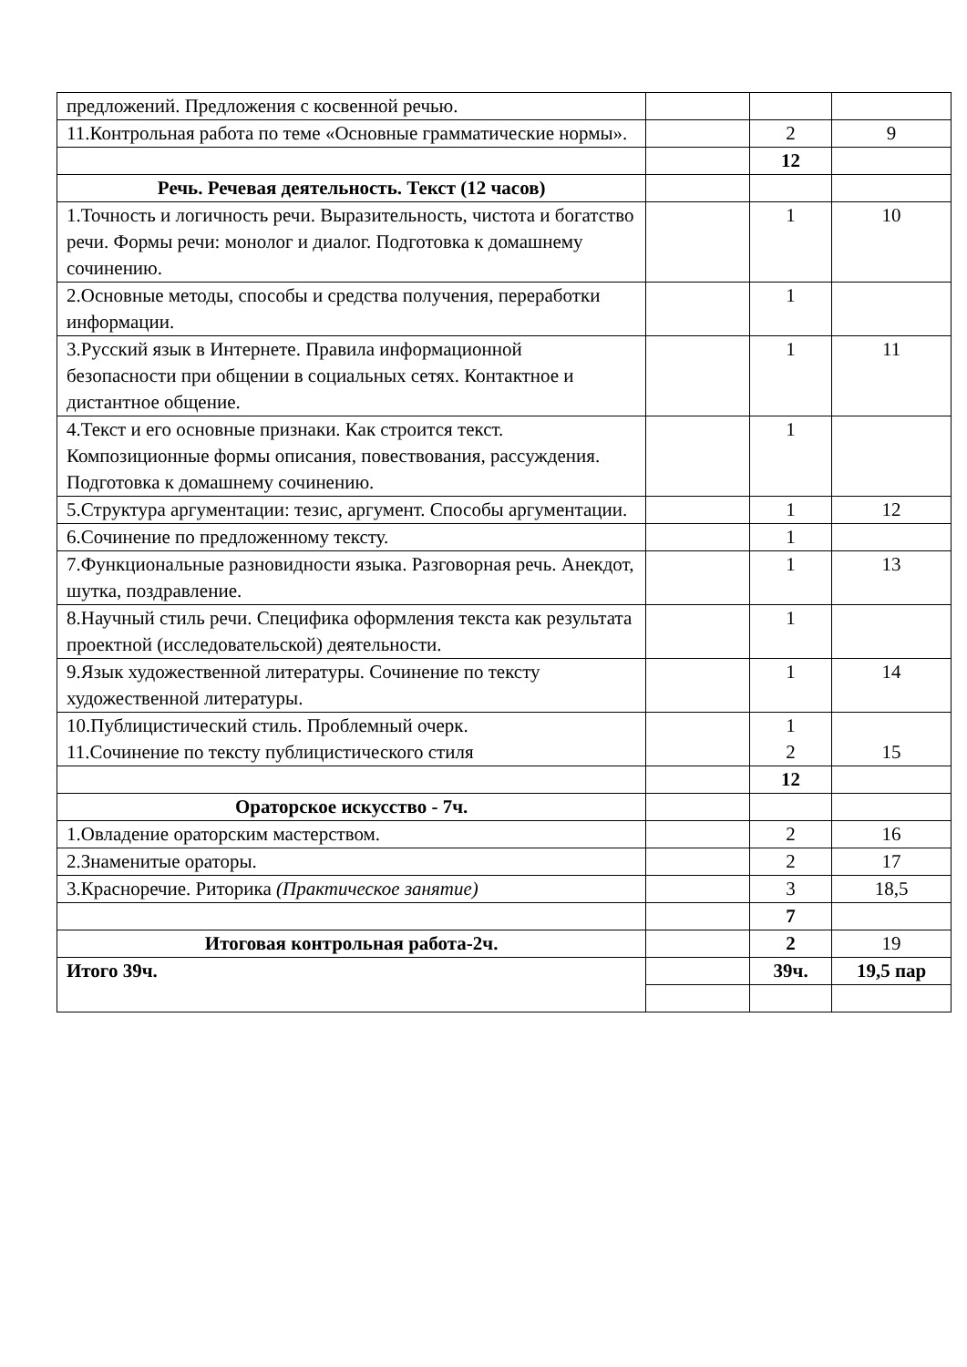| предложений. Предложения с косвенной речью. | | | |
| 11.Контрольная работа по теме «Основные грамматические нормы». | | 2 | 9 |
| | | 12 | |
| Речь. Речевая деятельность. Текст (12 часов) | | | |
| 1.Точность и логичность речи. Выразительность, чистота и богатство речи. Формы речи: монолог и диалог. Подготовка к домашнему сочинению. | | 1 | 10 |
| 2.Основные методы, способы и средства получения, переработки информации. | | 1 | |
| 3.Русский язык в Интернете. Правила информационной безопасности при общении в социальных сетях. Контактное и дистантное общение. | | 1 | 11 |
| 4.Текст и его основные признаки. Как строится текст. Композиционные формы описания, повествования, рассуждения. Подготовка к домашнему сочинению. | | 1 | |
| 5.Структура аргументации: тезис, аргумент. Способы аргументации. | | 1 | 12 |
| 6.Сочинение по предложенному тексту. | | 1 | |
| 7.Функциональные разновидности языка. Разговорная речь. Анекдот, шутка, поздравление. | | 1 | 13 |
| 8.Научный стиль речи. Специфика оформления текста как результата проектной (исследовательской) деятельности. | | 1 | |
| 9.Язык художественной литературы. Сочинение по тексту художественной литературы. | | 1 | 14 |
| 10.Публицистический стиль. Проблемный очерк. 11.Сочинение по тексту публицистического стиля | | 1 2 | 15 |
| | | 12 | |
| Ораторское искусство - 7ч. | | | |
| 1.Овладение ораторским мастерством. | | 2 | 16 |
| 2.Знаменитые ораторы. | | 2 | 17 |
| 3.Красноречие. Риторика (Практическое занятие) | | 3 | 18,5 |
| | | 7 | |
| Итоговая контрольная работа-2ч. | | 2 | 19 |
| Итого 39ч. | | 39ч. | 19,5 пар |